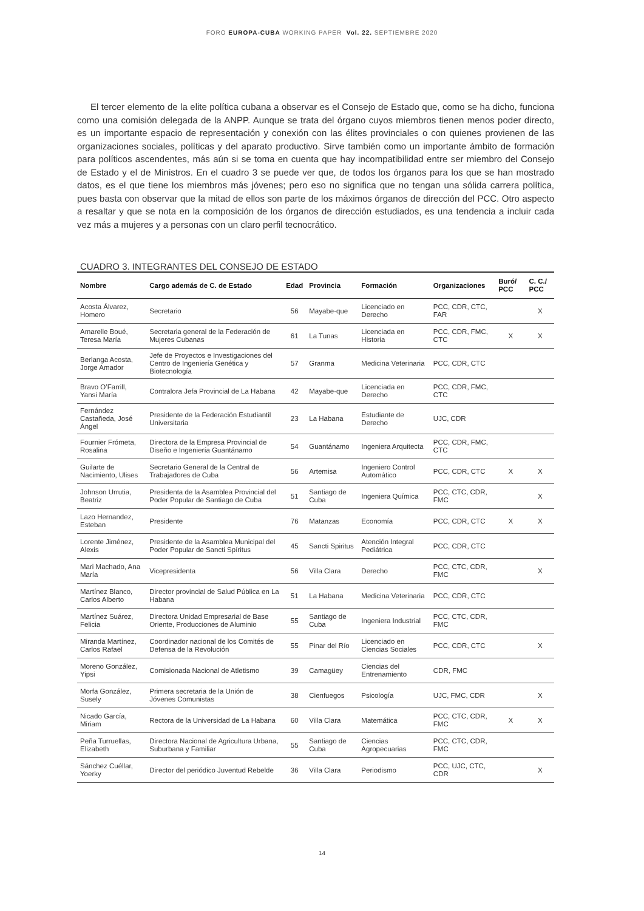FORO EUROPA-CUBA WORKING PAPER Vol. 22. SEPTIEMBRE 2020
El tercer elemento de la elite política cubana a observar es el Consejo de Estado que, como se ha dicho, funciona como una comisión delegada de la ANPP. Aunque se trata del órgano cuyos miembros tienen menos poder directo, es un importante espacio de representación y conexión con las élites provinciales o con quienes provienen de las organizaciones sociales, políticas y del aparato productivo. Sirve también como un importante ámbito de formación para políticos ascendentes, más aún si se toma en cuenta que hay incompatibilidad entre ser miembro del Consejo de Estado y el de Ministros. En el cuadro 3 se puede ver que, de todos los órganos para los que se han mostrado datos, es el que tiene los miembros más jóvenes; pero eso no significa que no tengan una sólida carrera política, pues basta con observar que la mitad de ellos son parte de los máximos órganos de dirección del PCC. Otro aspecto a resaltar y que se nota en la composición de los órganos de dirección estudiados, es una tendencia a incluir cada vez más a mujeres y a personas con un claro perfil tecnocrático.
CUADRO 3. INTEGRANTES DEL CONSEJO DE ESTADO
| Nombre | Cargo además de C. de Estado | Edad | Provincia | Formación | Organizaciones | Buró/ PCC | C. C./ PCC |
| --- | --- | --- | --- | --- | --- | --- | --- |
| Acosta Álvarez, Homero | Secretario | 56 | Mayabe-que | Licenciado en Derecho | PCC, CDR, CTC, FAR | | X |
| Amarelle Boué, Teresa María | Secretaria general de la Federación de Mujeres Cubanas | 61 | La Tunas | Licenciada en Historia | PCC, CDR, FMC, CTC | X | X |
| Berlanga Acosta, Jorge Amador | Jefe de Proyectos e Investigaciones del Centro de Ingeniería Genética y Biotecnología | 57 | Granma | Medicina Veterinaria | PCC, CDR, CTC | | |
| Bravo O’Farrill, Yansi María | Contralora Jefa Provincial de La Habana | 42 | Mayabe-que | Licenciada en Derecho | PCC, CDR, FMC, CTC | | |
| Fernández Castañeda, José Ángel | Presidente de la Federación Estudiantil Universitaria | 23 | La Habana | Estudiante de Derecho | UJC, CDR | | |
| Fournier Frómeta, Rosalina | Directora de la Empresa Provincial de Diseño e Ingeniería Guantánamo | 54 | Guantánamo | Ingeniera Arquitecta | PCC, CDR, FMC, CTC | | |
| Guilarte de Nacimiento, Ulises | Secretario General de la Central de Trabajadores de Cuba | 56 | Artemisa | Ingeniero Control Automático | PCC, CDR, CTC | X | X |
| Johnson Urrutia, Beatriz | Presidenta de la Asamblea Provincial del Poder Popular de Santiago de Cuba | 51 | Santiago de Cuba | Ingeniera Química | PCC, CTC, CDR, FMC | | X |
| Lazo Hernandez, Esteban | Presidente | 76 | Matanzas | Economía | PCC, CDR, CTC | X | X |
| Lorente Jiménez, Alexis | Presidente de la Asamblea Municipal del Poder Popular de Sancti Spíritus | 45 | Sancti Spiritus | Atención Integral Pediátrica | PCC, CDR, CTC | | |
| Mari Machado, Ana María | Vicepresidenta | 56 | Villa Clara | Derecho | PCC, CTC, CDR, FMC | | X |
| Martínez Blanco, Carlos Alberto | Director provincial de Salud Pública en La Habana | 51 | La Habana | Medicina Veterinaria | PCC, CDR, CTC | | |
| Martínez Suárez, Felicia | Directora Unidad Empresarial de Base Oriente, Producciones de Aluminio | 55 | Santiago de Cuba | Ingeniera Industrial | PCC, CTC, CDR, FMC | | |
| Miranda Martínez, Carlos Rafael | Coordinador nacional de los Comités de Defensa de la Revolución | 55 | Pinar del Río | Licenciado en Ciencias Sociales | PCC, CDR, CTC | | X |
| Moreno González, Yipsi | Comisionada Nacional de Atletismo | 39 | Camagüey | Ciencias del Entrenamiento | CDR, FMC | | |
| Morfa González, Susely | Primera secretaria de la Unión de Jóvenes Comunistas | 38 | Cienfuegos | Psicología | UJC, FMC, CDR | | X |
| Nicado García, Miriam | Rectora de la Universidad de La Habana | 60 | Villa Clara | Matemática | PCC, CTC, CDR, FMC | X | X |
| Peña Turruellas, Elizabeth | Directora Nacional de Agricultura Urbana, Suburbana y Familiar | 55 | Santiago de Cuba | Ciencias Agropecuarias | PCC, CTC, CDR, FMC | | |
| Sánchez Cuéllar, Yoerky | Director del periódico Juventud Rebelde | 36 | Villa Clara | Periodismo | PCC, UJC, CTC, CDR | | X |
14